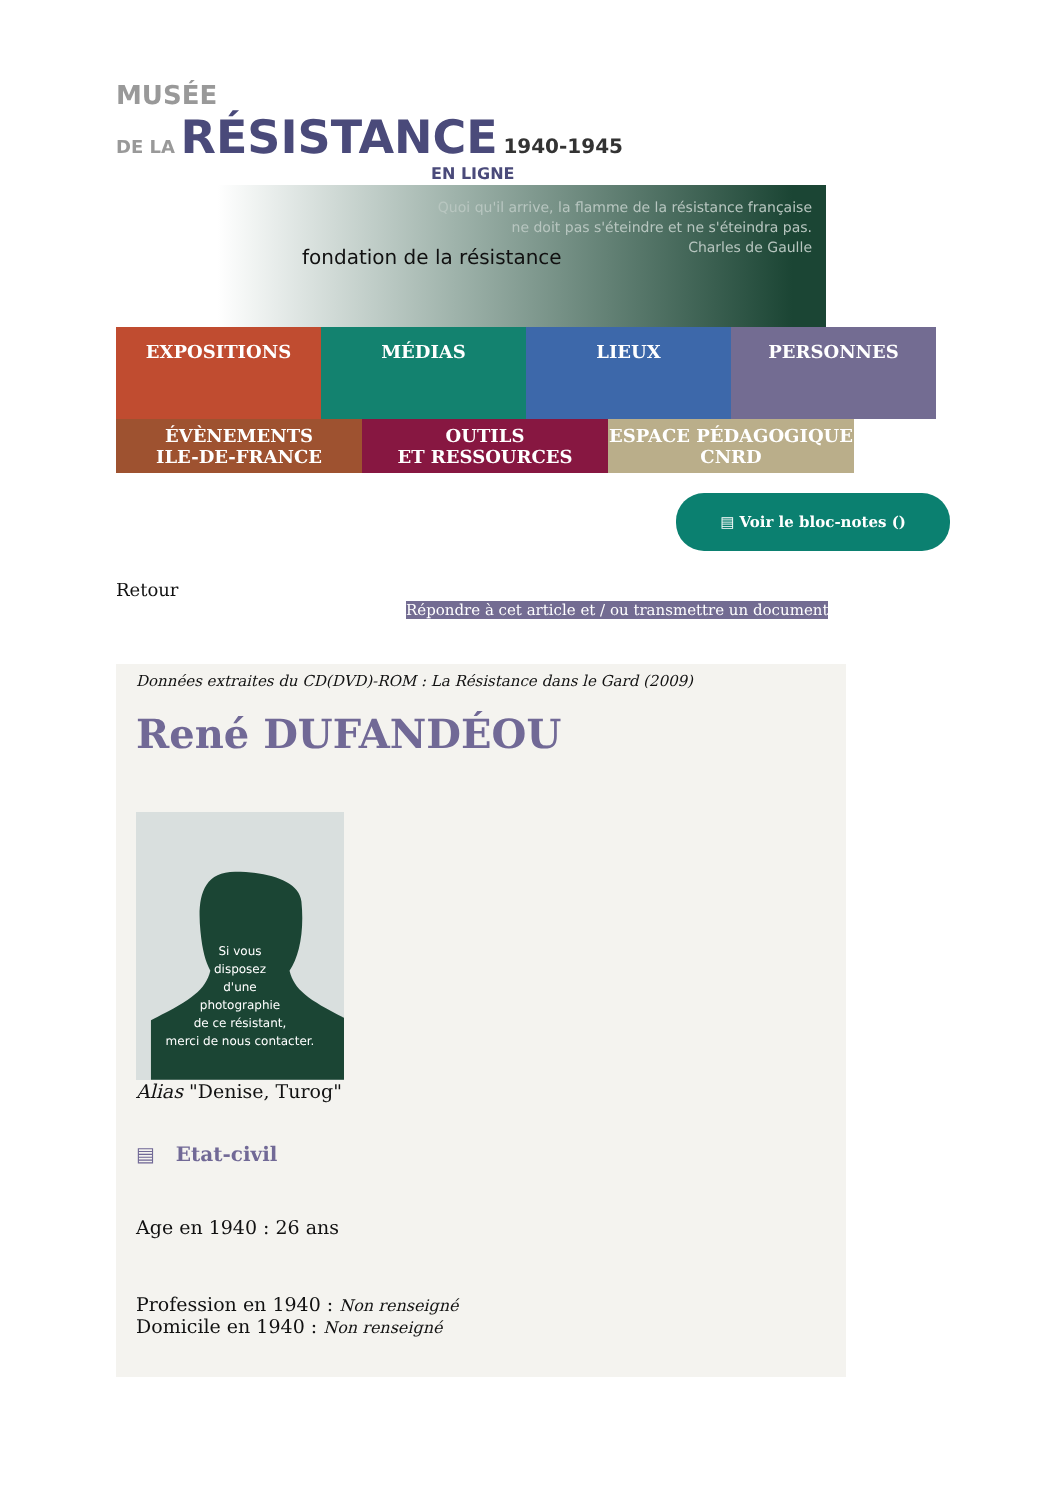MUSÉE
DE LA RÉSISTANCE 1940-1945
EN LIGNE
fondation de la résistance
Quoi qu'il arrive, la flamme de la résistance française
ne doit pas s'éteindre et ne s'éteindra pas.
Charles de Gaulle
EXPOSITIONS
MÉDIAS LIEUX PERSONNES
ÉVÈNEMENTS
ILE-DE-FRANCE
OUTILS
ET RESSOURCES
ESPACE PÉDAGOGIQUE
CNRD
▤ Voir le bloc-notes ()
Retour
Répondre à cet article et / ou transmettre un document
Données extraites du CD(DVD)-ROM : La Résistance dans le Gard (2009)
René DUFANDÉOU
Si vous
disposez
d'une
photographie
de ce résistant,
merci de nous contacter.
Alias "Denise, Turog"
▤ Etat-civil
Age en 1940 : 26 ans
Profession en 1940 : Non renseigné
Domicile en 1940 : Non renseigné